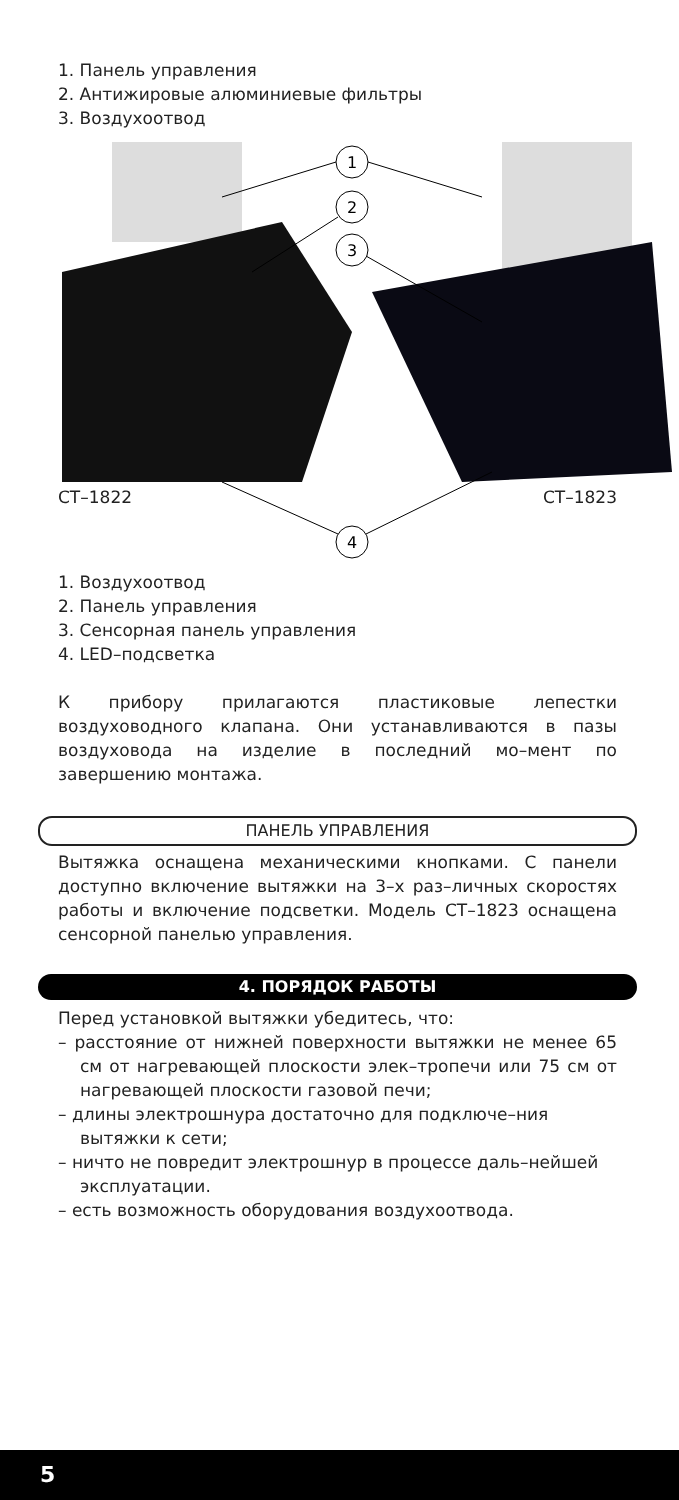1. Панель управления
2. Антижировые алюминиевые фильтры
3. Воздухоотвод
1
2
3
4
CT–1822 CT–1823
1. Воздухоотвод
2. Панель управления
3. Сенсорная панель управления
4. LED–подсветка
К прибору прилагаются пластиковые лепестки воздуховодного клапана. Они устанавливаются в пазы воздуховода на изделие в последний мо–мент по завершению монтажа.
ПАНЕЛЬ УПРАВЛЕНИЯ
Вытяжка оснащена механическими кнопками. С панели доступно включение вытяжки на 3–х раз–личных скоростях работы и включение подсветки. Модель CT–1823 оснащена сенсорной панелью управления.
4. ПОРЯДОК РАБОТЫ
Перед установкой вытяжки убедитесь, что:
– расстояние от нижней поверхности вытяжки не менее 65 см от нагревающей плоскости элек–тропечи или 75 см от нагревающей плоскости газовой печи;
– длины электрошнура достаточно для подключе–ния вытяжки к сети;
– ничто не повредит электрошнур в процессе даль–нейшей эксплуатации.
– есть возможность оборудования воздухоотвода.
5